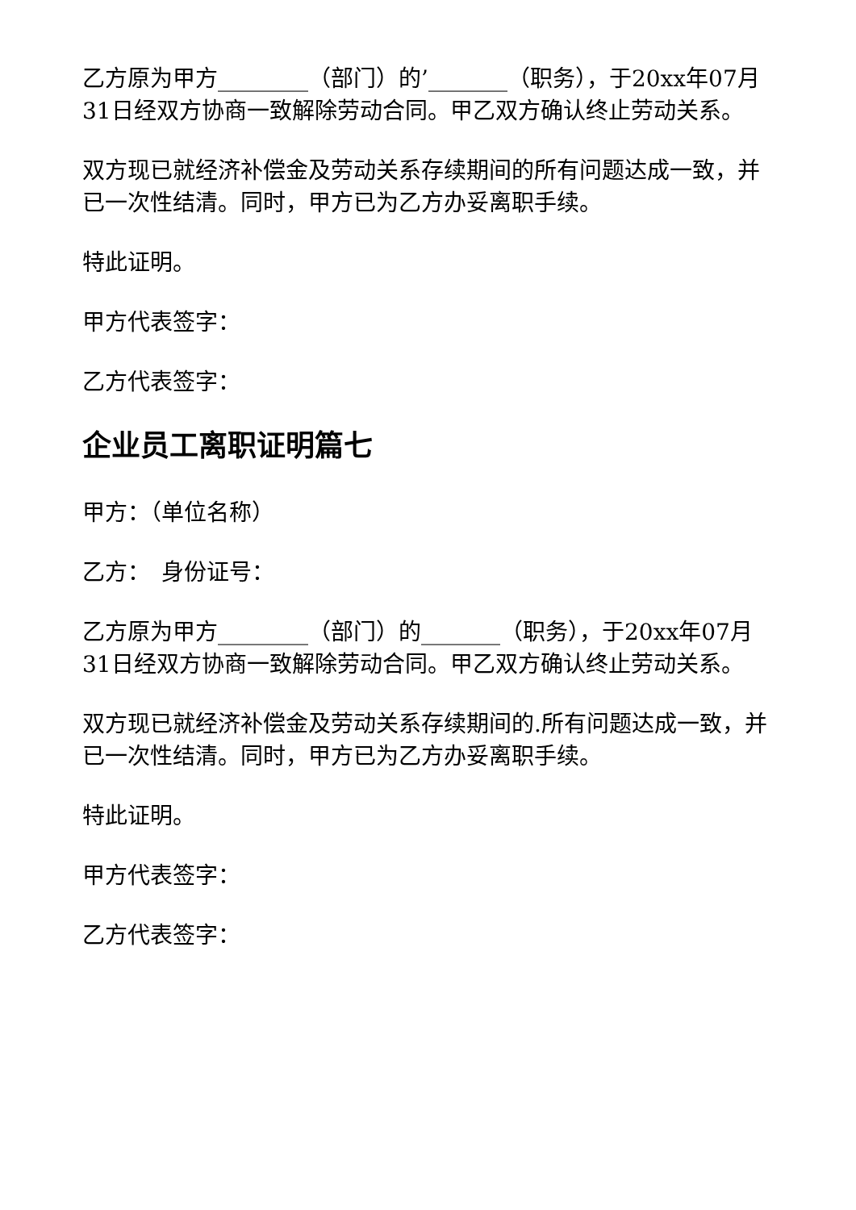乙方原为甲方________（部门）的’_______（职务），于20xx年07月31日经双方协商一致解除劳动合同。甲乙双方确认终止劳动关系。
双方现已就经济补偿金及劳动关系存续期间的所有问题达成一致，并已一次性结清。同时，甲方已为乙方办妥离职手续。
特此证明。
甲方代表签字：
乙方代表签字：
企业员工离职证明篇七
甲方：（单位名称）
乙方：　身份证号：
乙方原为甲方________（部门）的_______（职务），于20xx年07月31日经双方协商一致解除劳动合同。甲乙双方确认终止劳动关系。
双方现已就经济补偿金及劳动关系存续期间的.所有问题达成一致，并已一次性结清。同时，甲方已为乙方办妥离职手续。
特此证明。
甲方代表签字：
乙方代表签字：